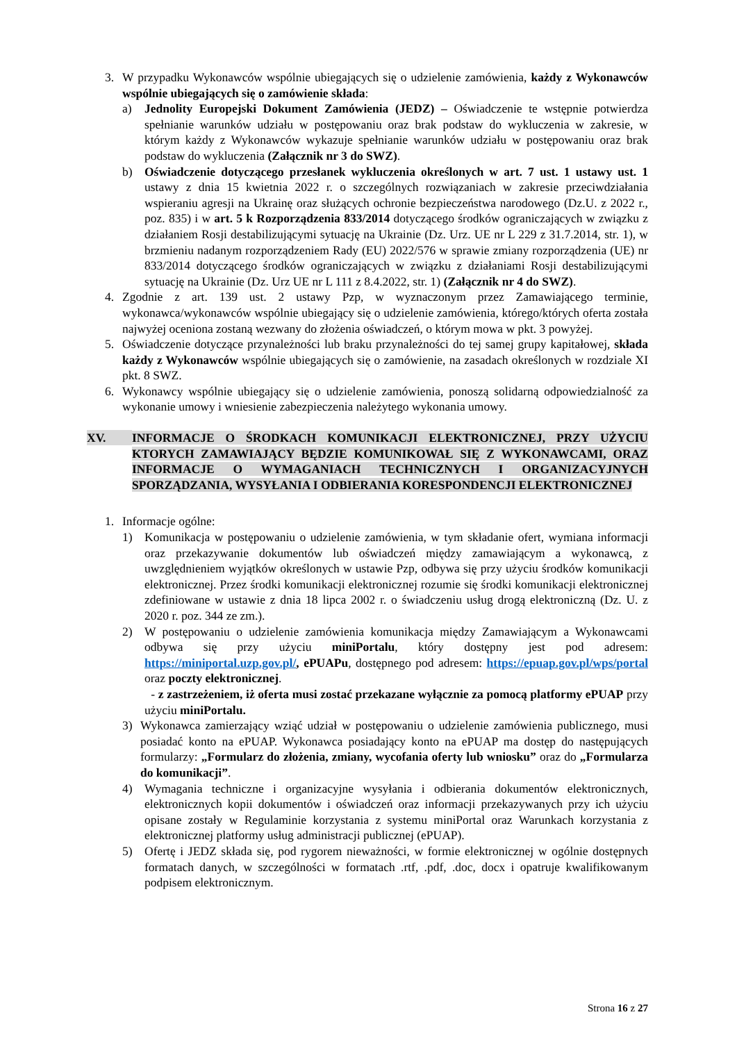3. W przypadku Wykonawców wspólnie ubiegających się o udzielenie zamówienia, każdy z Wykonawców wspólnie ubiegających się o zamówienie składa:
a) Jednolity Europejski Dokument Zamówienia (JEDZ) – Oświadczenie te wstępnie potwierdza spełnianie warunków udziału w postępowaniu oraz brak podstaw do wykluczenia w zakresie, w którym każdy z Wykonawców wykazuje spełnianie warunków udziału w postępowaniu oraz brak podstaw do wykluczenia (Załącznik nr 3 do SWZ).
b) Oświadczenie dotyczącego przesłanek wykluczenia określonych w art. 7 ust. 1 ustawy ust. 1 ustawy z dnia 15 kwietnia 2022 r. o szczególnych rozwiązaniach w zakresie przeciwdziałania wspieraniu agresji na Ukrainę oraz służących ochronie bezpieczeństwa narodowego (Dz.U. z 2022 r., poz. 835) i w art. 5 k Rozporządzenia 833/2014 dotyczącego środków ograniczających w związku z działaniem Rosji destabilizującymi sytuację na Ukrainie (Dz. Urz. UE nr L 229 z 31.7.2014, str. 1), w brzmieniu nadanym rozporządzeniem Rady (EU) 2022/576 w sprawie zmiany rozporządzenia (UE) nr 833/2014 dotyczącego środków ograniczających w związku z działaniami Rosji destabilizującymi sytuację na Ukrainie (Dz. Urz UE nr L 111 z 8.4.2022, str. 1) (Załącznik nr 4 do SWZ).
4. Zgodnie z art. 139 ust. 2 ustawy Pzp, w wyznaczonym przez Zamawiającego terminie, wykonawca/wykonawców wspólnie ubiegający się o udzielenie zamówienia, którego/których oferta została najwyżej oceniona zostaną wezwany do złożenia oświadczeń, o którym mowa w pkt. 3 powyżej.
5. Oświadczenie dotyczące przynależności lub braku przynależności do tej samej grupy kapitałowej, składa każdy z Wykonawców wspólnie ubiegających się o zamówienie, na zasadach określonych w rozdziale XI pkt. 8 SWZ.
6. Wykonawcy wspólnie ubiegający się o udzielenie zamówienia, ponoszą solidarną odpowiedzialność za wykonanie umowy i wniesienie zabezpieczenia należytego wykonania umowy.
XV.
INFORMACJE O ŚRODKACH KOMUNIKACJI ELEKTRONICZNEJ, PRZY UŻYCIU KTORYCH ZAMAWIAJĄCY BĘDZIE KOMUNIKOWAŁ SIĘ Z WYKONAWCAMI, ORAZ INFORMACJE O WYMAGANIACH TECHNICZNYCH I ORGANIZACYJNYCH SPORZĄDZANIA, WYSYŁANIA I ODBIERANIA KORESPONDENCJI ELEKTRONICZNEJ
1. Informacje ogólne:
1) Komunikacja w postępowaniu o udzielenie zamówienia, w tym składanie ofert, wymiana informacji oraz przekazywanie dokumentów lub oświadczeń między zamawiającym a wykonawcą, z uwzględnieniem wyjątków określonych w ustawie Pzp, odbywa się przy użyciu środków komunikacji elektronicznej. Przez środki komunikacji elektronicznej rozumie się środki komunikacji elektronicznej zdefiniowane w ustawie z dnia 18 lipca 2002 r. o świadczeniu usług drogą elektroniczną (Dz. U. z 2020 r. poz. 344 ze zm.).
2) W postępowaniu o udzielenie zamówienia komunikacja między Zamawiającym a Wykonawcami odbywa się przy użyciu miniPortalu, który dostępny jest pod adresem: https://miniportal.uzp.gov.pl/, ePUAPu, dostępnego pod adresem: https://epuap.gov.pl/wps/portal oraz poczty elektronicznej.
- z zastrzeżeniem, iż oferta musi zostać przekazane wyłącznie za pomocą platformy ePUAP przy użyciu miniPortalu.
3) Wykonawca zamierzający wziąć udział w postępowaniu o udzielenie zamówienia publicznego, musi posiadać konto na ePUAP. Wykonawca posiadający konto na ePUAP ma dostęp do następujących formularzy: „Formularz do złożenia, zmiany, wycofania oferty lub wniosku” oraz do „Formularza do komunikacji”.
4) Wymagania techniczne i organizacyjne wysyłania i odbierania dokumentów elektronicznych, elektronicznych kopii dokumentów i oświadczeń oraz informacji przekazywanych przy ich użyciu opisane zostały w Regulaminie korzystania z systemu miniPortal oraz Warunkach korzystania z elektronicznej platformy usług administracji publicznej (ePUAP).
5) Ofertę i JEDZ składa się, pod rygorem nieważności, w formie elektronicznej w ogólnie dostępnych formatach danych, w szczególności w formatach .rtf, .pdf, .doc, docx i opatruje kwalifikowanym podpisem elektronicznym.
Strona 16 z 27